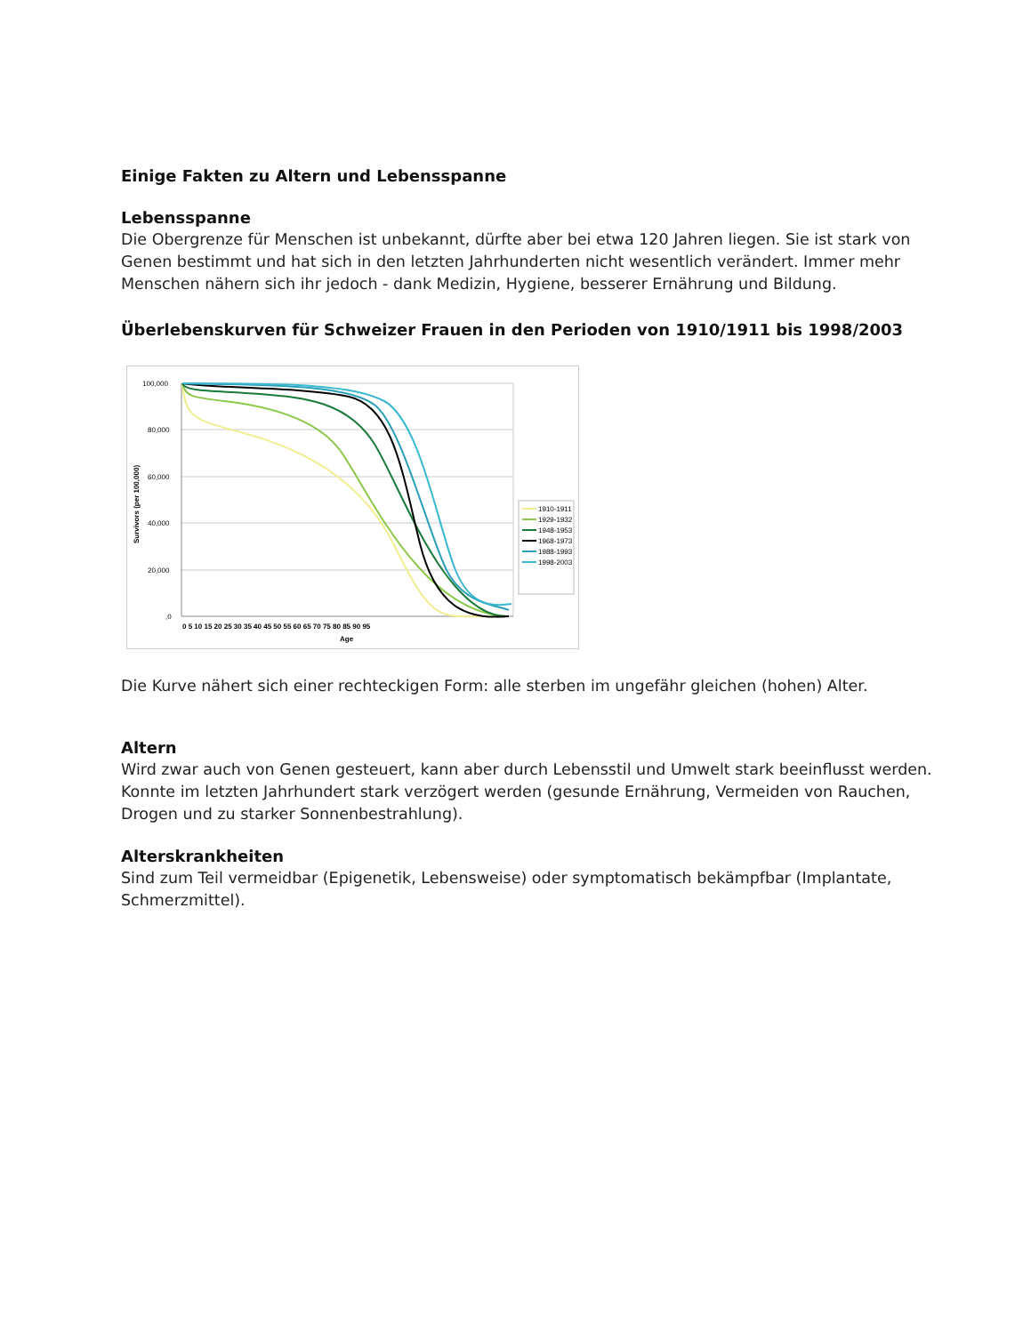Einige Fakten zu Altern und Lebensspanne
Lebensspanne
Die Obergrenze für Menschen ist unbekannt, dürfte aber bei etwa 120 Jahren liegen. Sie ist stark von Genen bestimmt und hat sich in den letzten Jahrhunderten nicht wesentlich verändert. Immer mehr Menschen nähern sich ihr jedoch - dank Medizin, Hygiene, besserer Ernährung und Bildung.
Überlebenskurven für Schweizer Frauen in den Perioden von 1910/1911 bis 1998/2003
100,000
80,000
60,000
40,000
20,000
,0
0 5 10 15 20 25 30 35 40 45 50 55 60 65 70 75 80 85 90 95
Age
Survivors (per 100,000)
1910-1911
1929-1932
1948-1953
1968-1973
1988-1993
1998-2003
Die Kurve nähert sich einer rechteckigen Form: alle sterben im ungefähr gleichen (hohen) Alter.
Altern
Wird zwar auch von Genen gesteuert, kann aber durch Lebensstil und Umwelt stark beeinflusst werden. Konnte im letzten Jahrhundert stark verzögert werden (gesunde Ernährung, Vermeiden von Rauchen, Drogen und zu starker Sonnenbestrahlung).
Alterskrankheiten
Sind zum Teil vermeidbar (Epigenetik, Lebensweise) oder symptomatisch bekämpfbar (Implantate, Schmerzmittel).